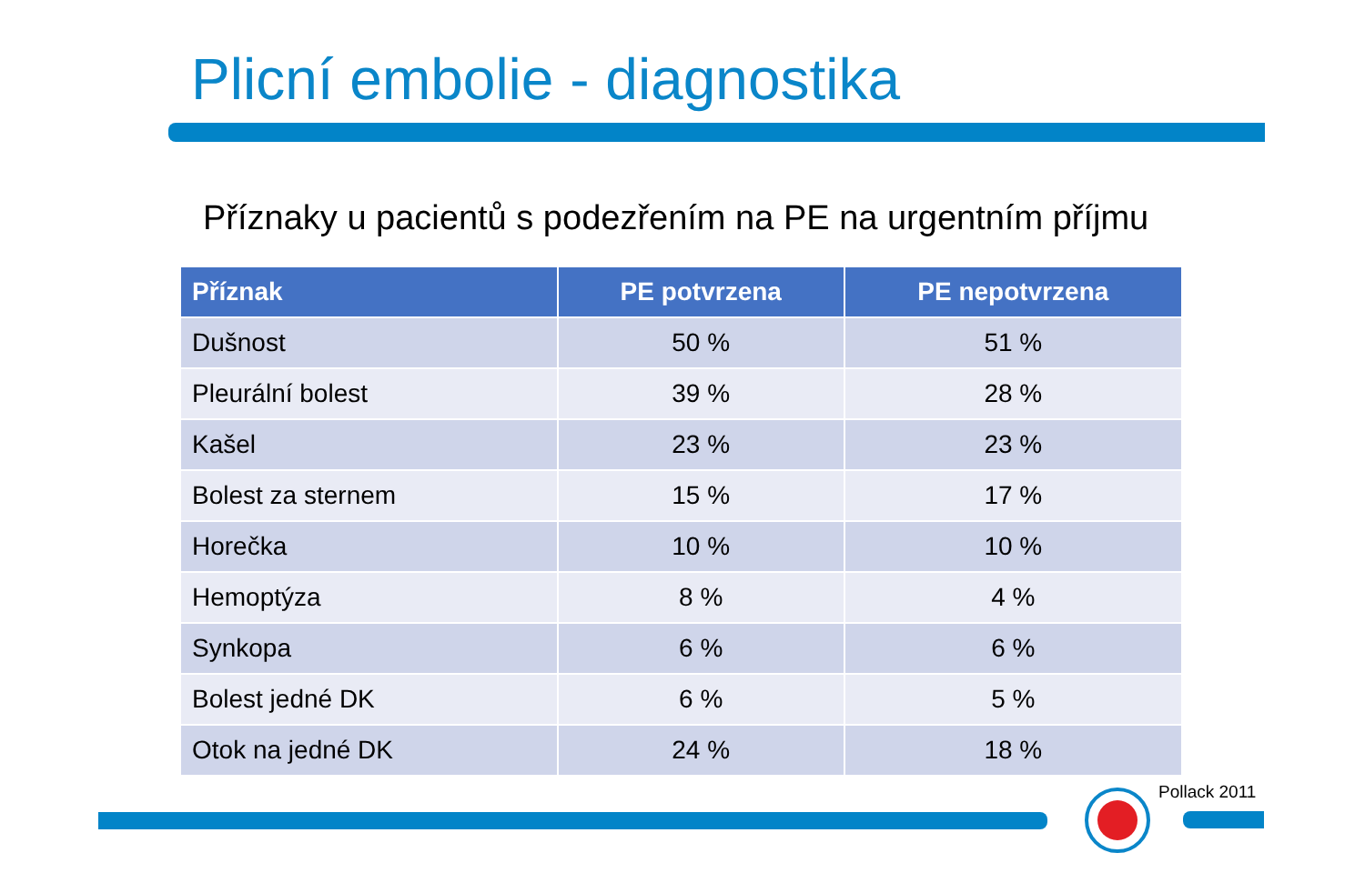Plicní embolie - diagnostika
Příznaky u pacientů s podezřením na PE na urgentním příjmu
| Příznak | PE potvrzena | PE nepotvrzena |
| --- | --- | --- |
| Dušnost | 50 % | 51 % |
| Pleurální bolest | 39 % | 28 % |
| Kašel | 23 % | 23 % |
| Bolest za sternem | 15 % | 17 % |
| Horečka | 10 % | 10 % |
| Hemoptýza | 8 % | 4 % |
| Synkopa | 6 % | 6 % |
| Bolest jedné DK | 6 % | 5 % |
| Otok na jedné DK | 24 % | 18 % |
Pollack 2011